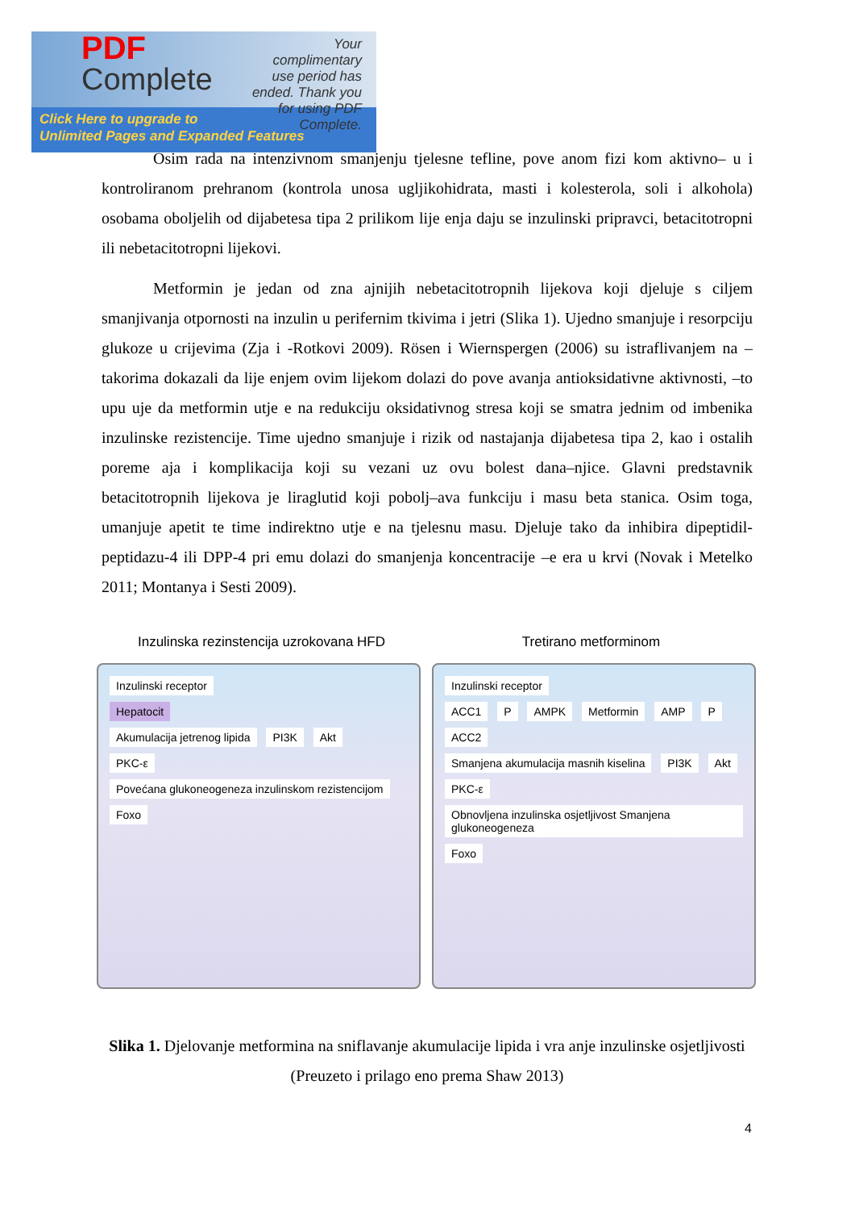PDF
Complete
Your complimentary use period has ended. Thank you for using PDF Complete.
Click Here to upgrade to
Unlimited Pages and Expanded Features
Osim rada na intenzivnom smanjenju tjelesne tefline, pove anom fizi kom aktivno– u i kontroliranom prehranom (kontrola unosa ugljikohidrata, masti i kolesterola, soli i alkohola) osobama oboljelih od dijabetesa tipa 2 prilikom lije enja daju se inzulinski pripravci, betacitotropni ili nebetacitotropni lijekovi.
Metformin je jedan od zna ajnijih nebetacitotropnih lijekova koji djeluje s ciljem smanjivanja otpornosti na inzulin u perifernim tkivima i jetri (Slika 1). Ujedno smanjuje i resorpciju glukoze u crijevima (Zja i -Rotkovi 2009). Rösen i Wiernspergen (2006) su istraflivanjem na –takorima dokazali da lije enjem ovim lijekom dolazi do pove avanja antioksidativne aktivnosti, –to upu uje da metformin utje e na redukciju oksidativnog stresa koji se smatra jednim od imbenika inzulinske rezistencije. Time ujedno smanjuje i rizik od nastajanja dijabetesa tipa 2, kao i ostalih poreme aja i komplikacija koji su vezani uz ovu bolest dana–njice. Glavni predstavnik betacitotropnih lijekova je liraglutid koji pobolj–ava funkciju i masu beta stanica. Osim toga, umanjuje apetit te time indirektno utje e na tjelesnu masu. Djeluje tako da inhibira dipeptidil-peptidazu-4 ili DPP-4 pri emu dolazi do smanjenja koncentracije –e era u krvi (Novak i Metelko 2011; Montanya i Sesti 2009).
Inzulinska rezinstencija uzrokovana HFD
Tretirano metforminom
Inzulinski receptor
Hepatocit
Akumulacija jetrenog lipida PI3K Akt
PKC-ε Povećana glukoneogeneza inzulinskom rezistencijom Foxo
Inzulinski receptor
ACC1 P AMPK Metformin AMP P ACC2
Smanjena akumulacija masnih kiselina PI3K Akt
PKC-ε Obnovljena inzulinska osjetljivost Smanjena glukoneogeneza Foxo
Slika 1. Djelovanje metformina na sniflavanje akumulacije lipida i vra anje inzulinske osjetljivosti (Preuzeto i prilago eno prema Shaw 2013)
4